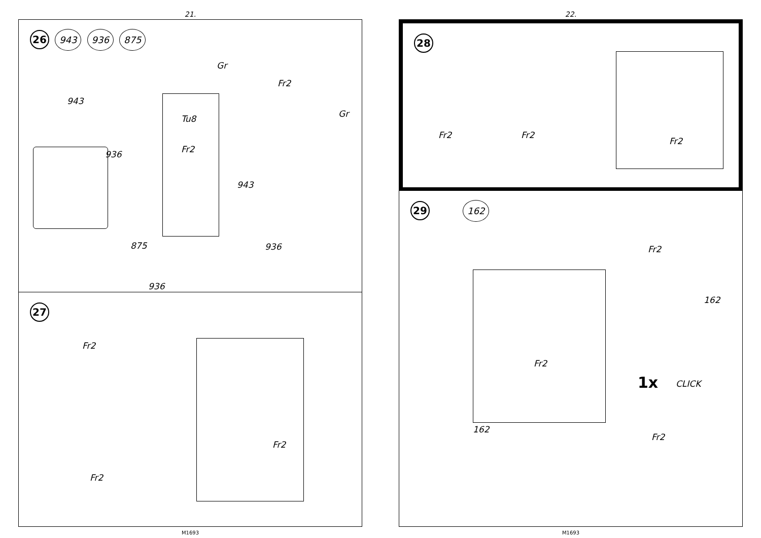21.
26 943 936 875
Gr
Fr2
Gr
943
Tu8
Fr2 936
943
875 936
936
27
Fr2
Fr2
Fr2
M1693
22.
28
Fr2 Fr2
Fr2
29 162
Fr2
162
Fr2
1x CLICK
162
Fr2
M1693